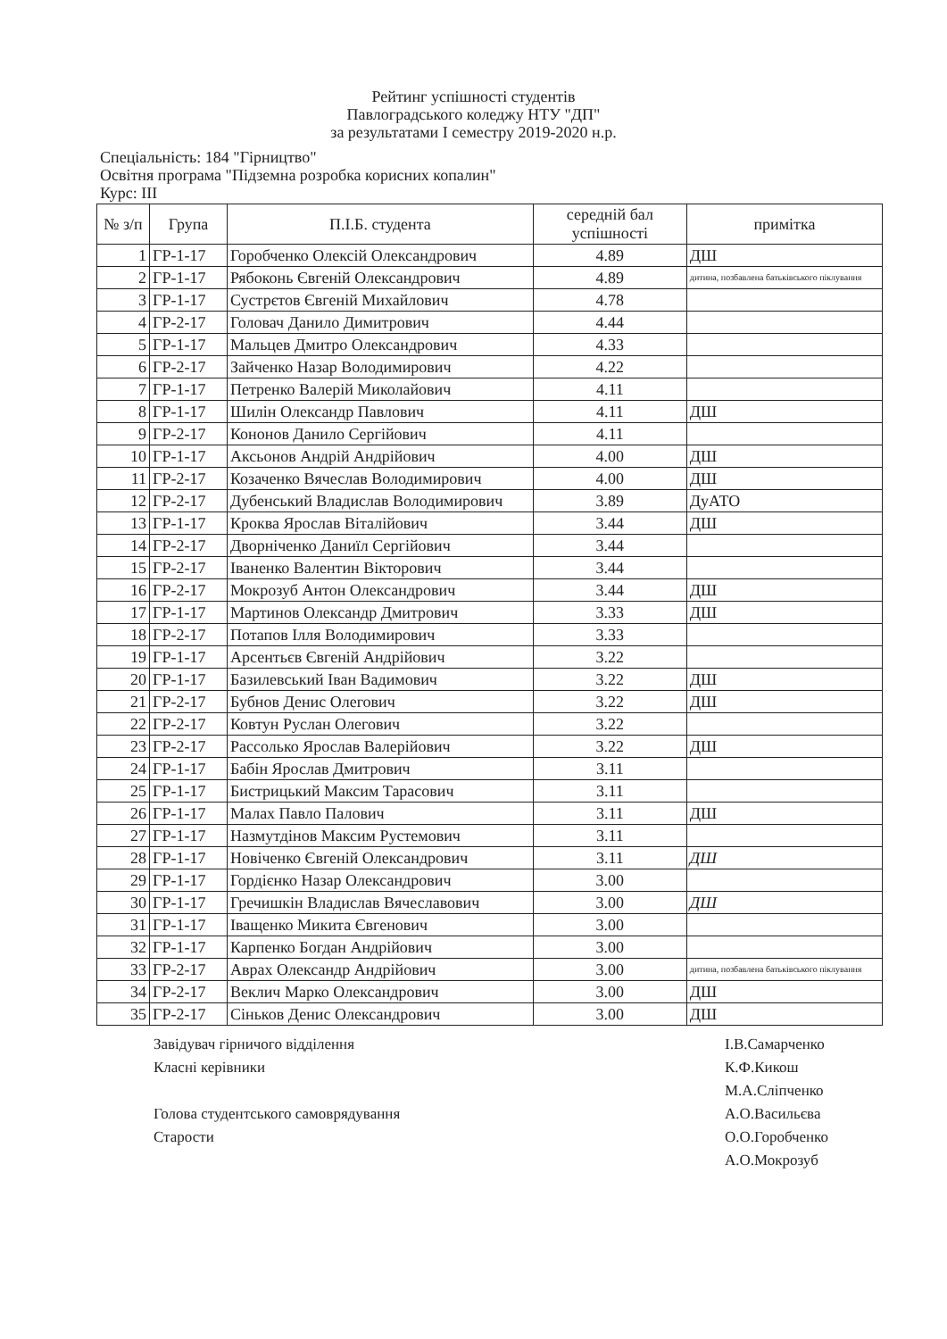Рейтинг успішності студентів
Павлоградського коледжу НТУ "ДП"
за результатами I семестру 2019-2020 н.р.
Спеціальність: 184 "Гірництво"
Освітня програма "Підземна розробка корисних копалин"
Курс: III
| № з/п | Група | П.І.Б. студента | середній бал успішності | примітка |
| --- | --- | --- | --- | --- |
| 1 | ГР-1-17 | Горобченко Олексій Олександрович | 4.89 | ДШ |
| 2 | ГР-1-17 | Рябоконь Євгеній Олександрович | 4.89 | дитина, позбавлена батьківського піклування |
| 3 | ГР-1-17 | Сустрєтов Євгеній Михайлович | 4.78 | |
| 4 | ГР-2-17 | Головач Данило Димитрович | 4.44 | |
| 5 | ГР-1-17 | Мальцев Дмитро Олександрович | 4.33 | |
| 6 | ГР-2-17 | Зайченко Назар Володимирович | 4.22 | |
| 7 | ГР-1-17 | Петренко Валерій Миколайович | 4.11 | |
| 8 | ГР-1-17 | Шилін Олександр Павлович | 4.11 | ДШ |
| 9 | ГР-2-17 | Кононов Данило Сергійович | 4.11 | |
| 10 | ГР-1-17 | Аксьонов Андрій Андрійович | 4.00 | ДШ |
| 11 | ГР-2-17 | Козаченко Вячеслав Володимирович | 4.00 | ДШ |
| 12 | ГР-2-17 | Дубенський Владислав Володимирович | 3.89 | ДуАТО |
| 13 | ГР-1-17 | Кроква Ярослав Віталійович | 3.44 | ДШ |
| 14 | ГР-2-17 | Дворніченко Даниїл Сергійович | 3.44 | |
| 15 | ГР-2-17 | Іваненко Валентин Вікторович | 3.44 | |
| 16 | ГР-2-17 | Мокрозуб Антон Олександрович | 3.44 | ДШ |
| 17 | ГР-1-17 | Мартинов Олександр Дмитрович | 3.33 | ДШ |
| 18 | ГР-2-17 | Потапов Ілля Володимирович | 3.33 | |
| 19 | ГР-1-17 | Арсентьєв Євгеній Андрійович | 3.22 | |
| 20 | ГР-1-17 | Базилевський Іван Вадимович | 3.22 | ДШ |
| 21 | ГР-2-17 | Бубнов Денис Олегович | 3.22 | ДШ |
| 22 | ГР-2-17 | Ковтун Руслан Олегович | 3.22 | |
| 23 | ГР-2-17 | Рассолько Ярослав Валерійович | 3.22 | ДШ |
| 24 | ГР-1-17 | Бабін Ярослав Дмитрович | 3.11 | |
| 25 | ГР-1-17 | Бистрицький Максим Тарасович | 3.11 | |
| 26 | ГР-1-17 | Малах Павло Палович | 3.11 | ДШ |
| 27 | ГР-1-17 | Назмутдінов Максим Рустемович | 3.11 | |
| 28 | ГР-1-17 | Новіченко Євгеній Олександрович | 3.11 | ДШ |
| 29 | ГР-1-17 | Гордієнко Назар Олександрович | 3.00 | |
| 30 | ГР-1-17 | Гречишкін Владислав Вячеславович | 3.00 | ДШ |
| 31 | ГР-1-17 | Іващенко Микита Євгенович | 3.00 | |
| 32 | ГР-1-17 | Карпенко Богдан Андрійович | 3.00 | |
| 33 | ГР-2-17 | Аврах Олександр Андрійович | 3.00 | дитина, позбавлена батьківського піклування |
| 34 | ГР-2-17 | Веклич Марко Олександрович | 3.00 | ДШ |
| 35 | ГР-2-17 | Сіньков Денис Олександрович | 3.00 | ДШ |
Завідувач гірничого відділення І.В.Самарченко
Класні керівники К.Ф.Кикош
М.А.Сліпченко
Голова студентського самоврядування
Старости
А.О.Васильєва
О.О.Горобченко
А.О.Мокрозуб